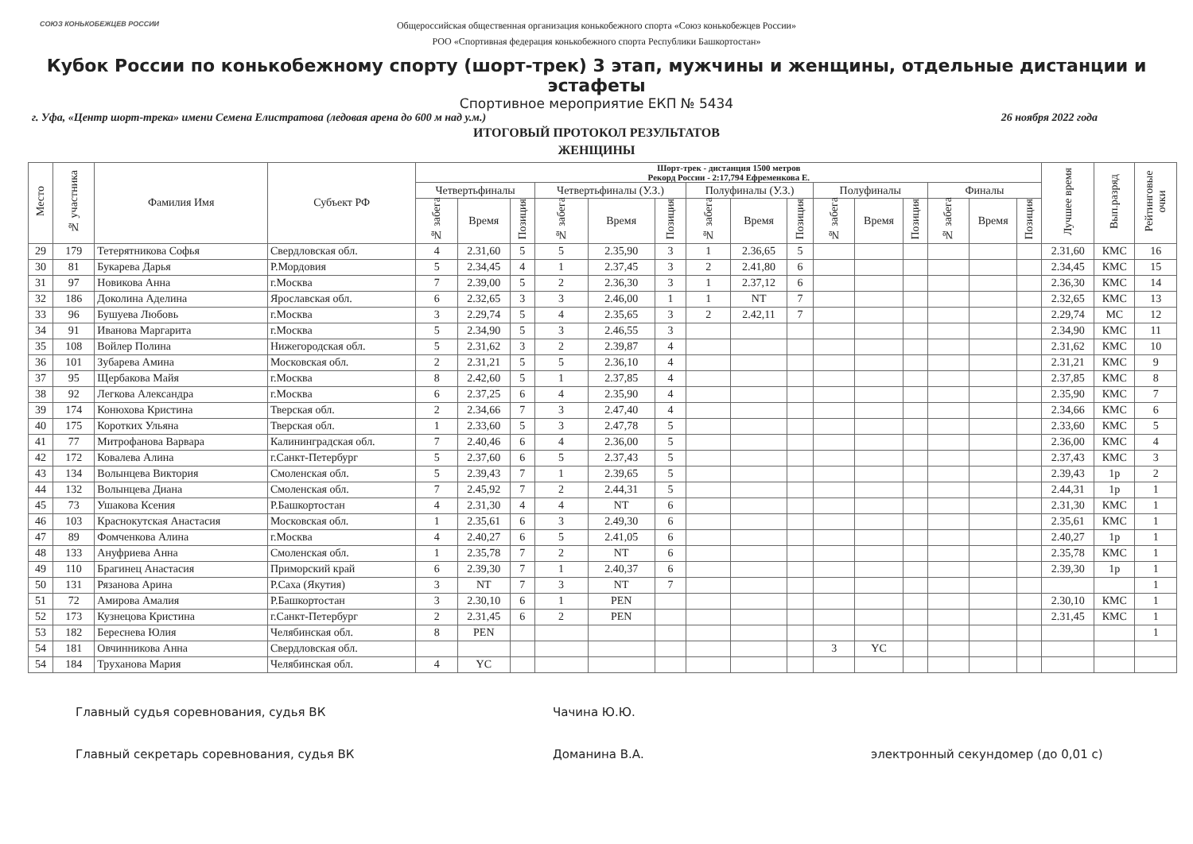СОЮЗ КОНЬКОБЕЖЦЕВ РОССИИ
Общероссийская общественная организация конькобежного спорта «Союз конькобежцев России»
РОО «Спортивная федерация конькобежного спорта Республики Башкортостан»
Кубок России по конькобежному спорту (шорт-трек) 3 этап, мужчины и женщины, отдельные дистанции и эстафеты
Спортивное мероприятие ЕКП № 5434
г. Уфа, «Центр шорт-трека» имени Семена Елистратова (ледовая арена до 600 м над у.м.) 26 ноября 2022 года
ИТОГОВЫЙ ПРОТОКОЛ РЕЗУЛЬТАТОВ
ЖЕНЩИНЫ
| Место | № участника | Фамилия Имя | Субъект РФ | Шорт-трек - дистанция 1500 метров Рекорд России - 2:17,794 Ефременкова Е. | | | | | | | | | | | | | | | Лучшее время | Вып.разряд | Рейтинговые очки |
| --- | --- | --- | --- | --- | --- | --- | --- | --- | --- | --- | --- | --- | --- | --- | --- | --- | --- | --- | --- | --- | --- |
| | | | | Четвертьфиналы | | | Четвертьфиналы (У.З.) | | | Полуфиналы (У.З.) | | | Полуфиналы | | | Финалы | | | | | |
| | | | | № забега | Время | Позиция | № забега | Время | Позиция | № забега | Время | Позиция | № забега | Время | Позиция | № забега | Время | Позиция | | | |
| 29 | 179 | Тетерятникова Софья | Свердловская обл. | 4 | 2.31,60 | 5 | 5 | 2.35,90 | 3 | 1 | 2.36,65 | 5 | | | | | | | 2.31,60 | КМС | 16 |
| 30 | 81 | Букарева Дарья | Р.Мордовия | 5 | 2.34,45 | 4 | 1 | 2.37,45 | 3 | 2 | 2.41,80 | 6 | | | | | | | 2.34,45 | КМС | 15 |
| 31 | 97 | Новикова Анна | г.Москва | 7 | 2.39,00 | 5 | 2 | 2.36,30 | 3 | 1 | 2.37,12 | 6 | | | | | | | 2.36,30 | КМС | 14 |
| 32 | 186 | Доколина Аделина | Ярославская обл. | 6 | 2.32,65 | 3 | 3 | 2.46,00 | 1 | 1 | NT | 7 | | | | | | | 2.32,65 | КМС | 13 |
| 33 | 96 | Бушуева Любовь | г.Москва | 3 | 2.29,74 | 5 | 4 | 2.35,65 | 3 | 2 | 2.42,11 | 7 | | | | | | | 2.29,74 | МС | 12 |
| 34 | 91 | Иванова Маргарита | г.Москва | 5 | 2.34,90 | 5 | 3 | 2.46,55 | 3 | | | | | | | | | | 2.34,90 | КМС | 11 |
| 35 | 108 | Войлер Полина | Нижегородская обл. | 5 | 2.31,62 | 3 | 2 | 2.39,87 | 4 | | | | | | | | | | 2.31,62 | КМС | 10 |
| 36 | 101 | Зубарева Амина | Московская обл. | 2 | 2.31,21 | 5 | 5 | 2.36,10 | 4 | | | | | | | | | | 2.31,21 | КМС | 9 |
| 37 | 95 | Щербакова Майя | г.Москва | 8 | 2.42,60 | 5 | 1 | 2.37,85 | 4 | | | | | | | | | | 2.37,85 | КМС | 8 |
| 38 | 92 | Легкова Александра | г.Москва | 6 | 2.37,25 | 6 | 4 | 2.35,90 | 4 | | | | | | | | | | 2.35,90 | КМС | 7 |
| 39 | 174 | Конюхова Кристина | Тверская обл. | 2 | 2.34,66 | 7 | 3 | 2.47,40 | 4 | | | | | | | | | | 2.34,66 | КМС | 6 |
| 40 | 175 | Коротких Ульяна | Тверская обл. | 1 | 2.33,60 | 5 | 3 | 2.47,78 | 5 | | | | | | | | | | 2.33,60 | КМС | 5 |
| 41 | 77 | Митрофанова Варвара | Калининградская обл. | 7 | 2.40,46 | 6 | 4 | 2.36,00 | 5 | | | | | | | | | | 2.36,00 | КМС | 4 |
| 42 | 172 | Ковалева Алина | г.Санкт-Петербург | 5 | 2.37,60 | 6 | 5 | 2.37,43 | 5 | | | | | | | | | | 2.37,43 | КМС | 3 |
| 43 | 134 | Волынцева Виктория | Смоленская обл. | 5 | 2.39,43 | 7 | 1 | 2.39,65 | 5 | | | | | | | | | | 2.39,43 | 1р | 2 |
| 44 | 132 | Волынцева Диана | Смоленская обл. | 7 | 2.45,92 | 7 | 2 | 2.44,31 | 5 | | | | | | | | | | 2.44,31 | 1р | 1 |
| 45 | 73 | Ушакова Ксения | Р.Башкортостан | 4 | 2.31,30 | 4 | 4 | NT | 6 | | | | | | | | | | 2.31,30 | КМС | 1 |
| 46 | 103 | Краснокутская Анастасия | Московская обл. | 1 | 2.35,61 | 6 | 3 | 2.49,30 | 6 | | | | | | | | | | 2.35,61 | КМС | 1 |
| 47 | 89 | Фомченкова Алина | г.Москва | 4 | 2.40,27 | 6 | 5 | 2.41,05 | 6 | | | | | | | | | | 2.40,27 | 1р | 1 |
| 48 | 133 | Ануфриева Анна | Смоленская обл. | 1 | 2.35,78 | 7 | 2 | NT | 6 | | | | | | | | | | 2.35,78 | КМС | 1 |
| 49 | 110 | Брагинец Анастасия | Приморский край | 6 | 2.39,30 | 7 | 1 | 2.40,37 | 6 | | | | | | | | | | 2.39,30 | 1р | 1 |
| 50 | 131 | Рязанова Арина | Р.Саха (Якутия) | 3 | NT | 7 | 3 | NT | 7 | | | | | | | | | | | | 1 |
| 51 | 72 | Амирова Амалия | Р.Башкортостан | 3 | 2.30,10 | 6 | 1 | PEN | | | | | | | | | | | 2.30,10 | КМС | 1 |
| 52 | 173 | Кузнецова Кристина | г.Санкт-Петербург | 2 | 2.31,45 | 6 | 2 | PEN | | | | | | | | | | | 2.31,45 | КМС | 1 |
| 53 | 182 | Береснева Юлия | Челябинская обл. | 8 | PEN | | | | | | | | | | | | | | | | 1 |
| 54 | 181 | Овчинникова Анна | Свердловская обл. | | | | | | | | | | 3 | YC | | | | | | | |
| 54 | 184 | Труханова Мария | Челябинская обл. | 4 | YC | | | | | | | | | | | | | | | | |
Главный судья соревнования, судья ВК Чачина Ю.Ю.
Главный секретарь соревнования, судья ВК Доманина В.А. электронный секундомер (до 0,01 с)